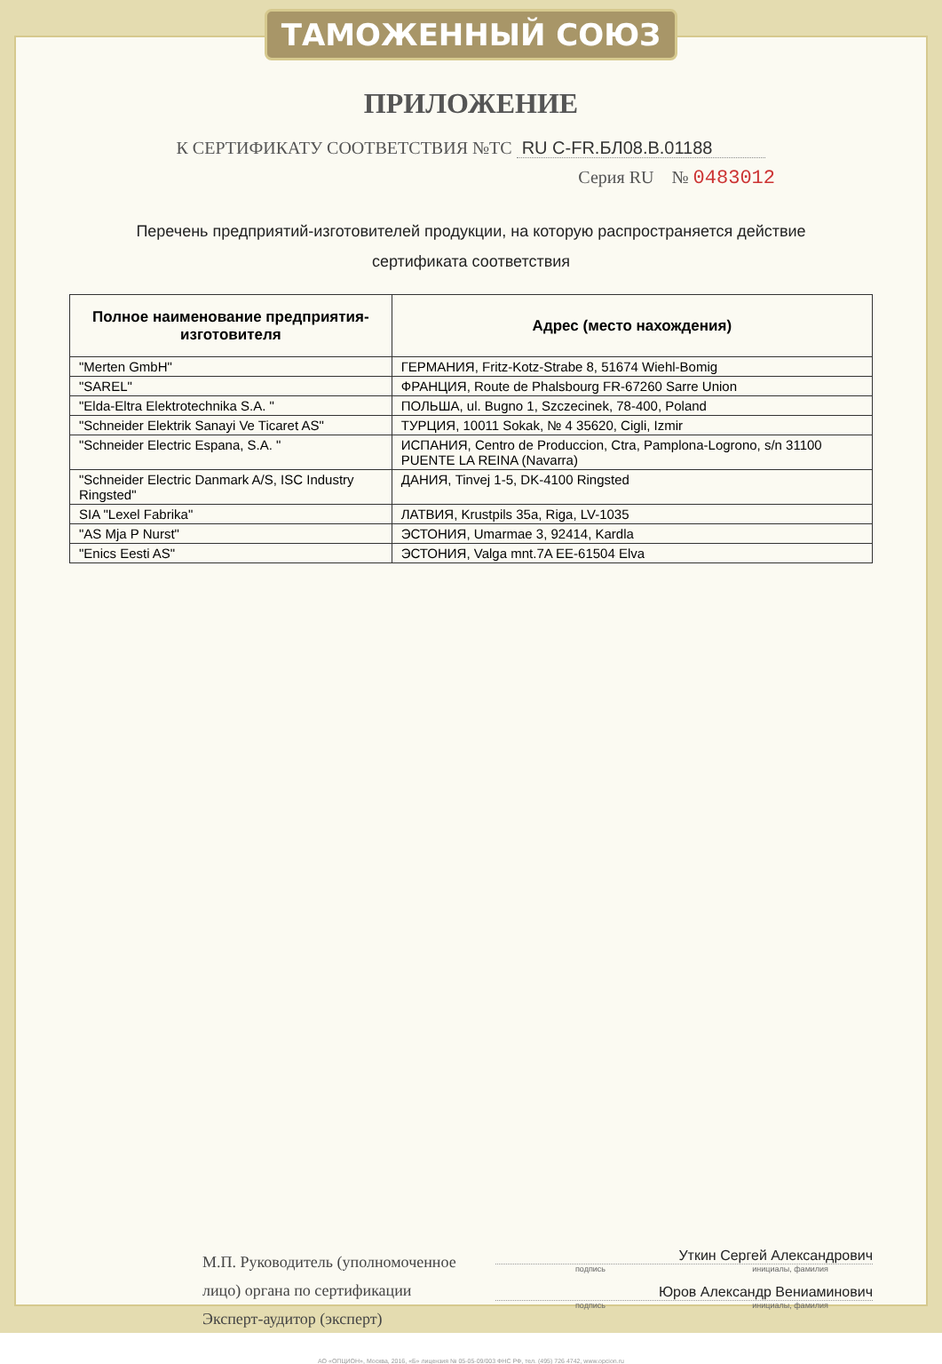ТАМОЖЕННЫЙ СОЮЗ
ПРИЛОЖЕНИЕ
К СЕРТИФИКАТУ СООТВЕТСТВИЯ №ТС RU C-FR.БЛ08.В.01188
Серия RU № 0483012
Перечень предприятий-изготовителей продукции, на которую распространяется действие
сертификата соответствия
| Полное наименование предприятия-изготовителя | Адрес (место нахождения) |
| --- | --- |
| "Merten GmbH" | ГЕРМАНИЯ, Fritz-Kotz-Strabe 8, 51674 Wiehl-Bomig |
| "SAREL" | ФРАНЦИЯ, Route de Phalsbourg FR-67260 Sarre Union |
| "Elda-Eltra Elektrotechnika S.A. " | ПОЛЬША, ul. Bugno 1, Szczecinek, 78-400, Poland |
| "Schneider Elektrik Sanayi Ve Ticaret AS" | ТУРЦИЯ, 10011 Sokak, № 4 35620, Cigli, Izmir |
| "Schneider Electric Espana, S.A. " | ИСПАНИЯ, Centro de Produccion, Ctra, Pamplona-Logrono, s/n 31100 PUENTE LA REINA (Navarra) |
| "Schneider Electric Danmark A/S, ISC Industry Ringsted" | ДАНИЯ, Tinvej 1-5, DK-4100 Ringsted |
| SIA "Lexel Fabrika" | ЛАТВИЯ, Krustpils 35a, Riga, LV-1035 |
| "AS Mja P Nurst" | ЭСТОНИЯ, Umarmae 3, 92414, Kardla |
| "Enics Eesti AS" | ЭСТОНИЯ, Valga mnt.7A EE-61504 Elva |
М.П. Руководитель (уполномоченное лицо) органа по сертификации
Эксперт-аудитор (эксперт)
Уткин Сергей Александрович
подпись инициалы, фамилия
Юров Александр Вениаминович
подпись инициалы, фамилия
АО «ОПЦИОН», Москва, 2016, «Б» лицензия № 05-05-09/003 ФНС РФ, тел. (495) 726 4742, www.opcion.ru